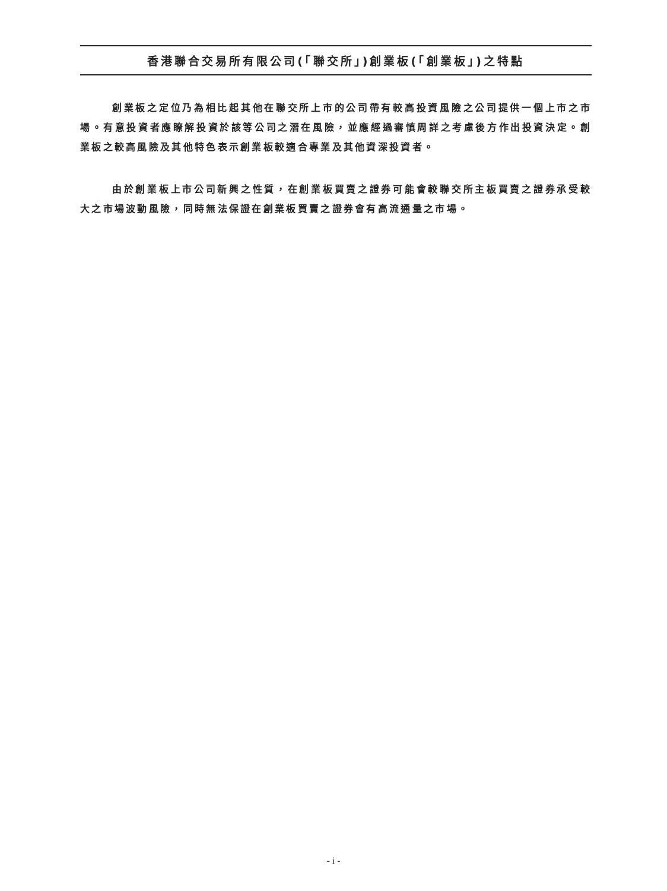香港聯合交易所有限公司(「聯交所」)創業板(「創業板」)之特點
創業板之定位乃為相比起其他在聯交所上市的公司帶有較高投資風險之公司提供一個上市之市場。有意投資者應瞭解投資於該等公司之潛在風險，並應經過審慎周詳之考慮後方作出投資決定。創業板之較高風險及其他特色表示創業板較適合專業及其他資深投資者。
由於創業板上市公司新興之性質，在創業板買賣之證券可能會較聯交所主板買賣之證券承受較大之市場波動風險，同時無法保證在創業板買賣之證券會有高流通量之市場。
- i -